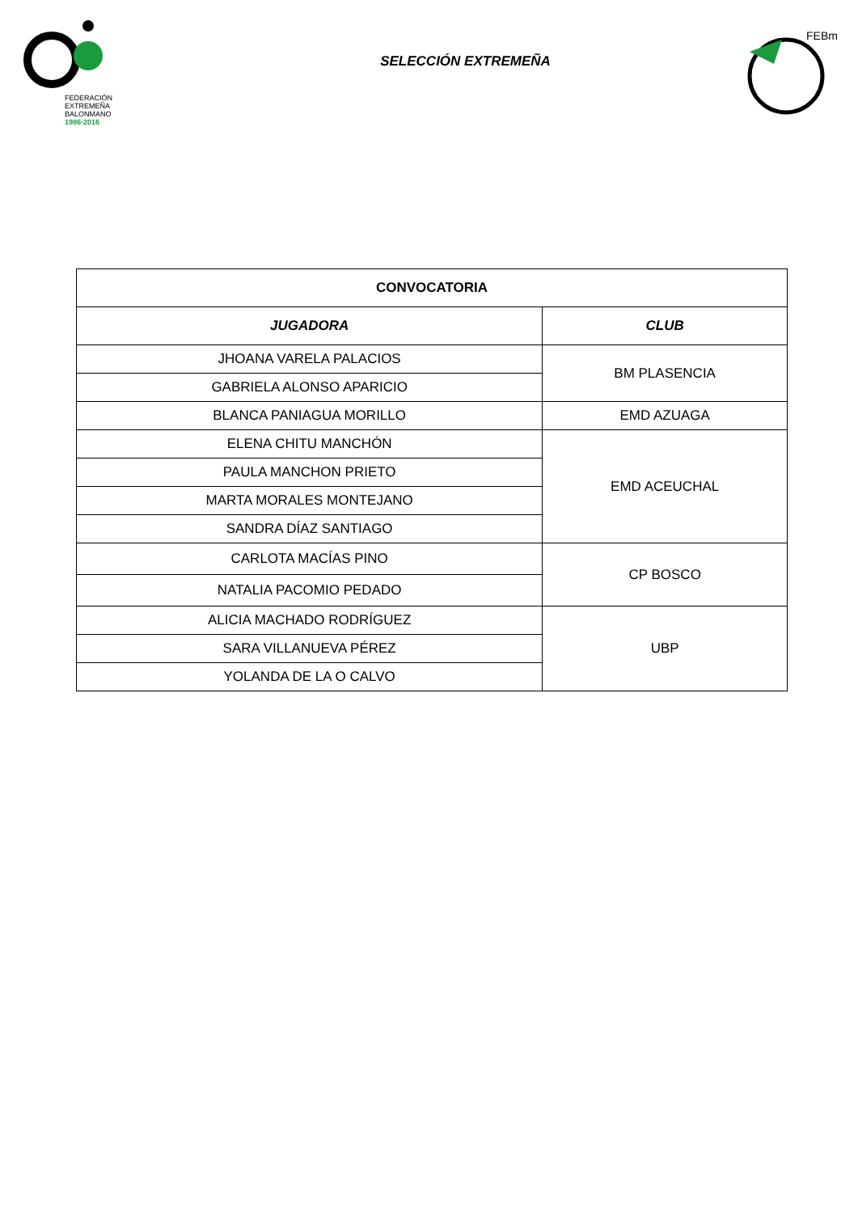FEDERACIÓN
EXTREMEÑA
BALONMANO
1986·2016
SELECCIÓN EXTREMEÑA
FEBm
| CONVOCATORIA | |
| --- | --- |
| JUGADORA | CLUB |
| JHOANA VARELA PALACIOS | BM PLASENCIA |
| GABRIELA ALONSO APARICIO | |
| BLANCA PANIAGUA MORILLO | EMD AZUAGA |
| ELENA CHITU MANCHÓN | EMD ACEUCHAL |
| PAULA MANCHON PRIETO | |
| MARTA MORALES MONTEJANO | |
| SANDRA DÍAZ SANTIAGO | |
| CARLOTA MACÍAS PINO | CP BOSCO |
| NATALIA PACOMIO PEDADO | |
| ALICIA MACHADO RODRÍGUEZ | UBP |
| SARA VILLANUEVA PÉREZ | |
| YOLANDA DE LA O CALVO | |